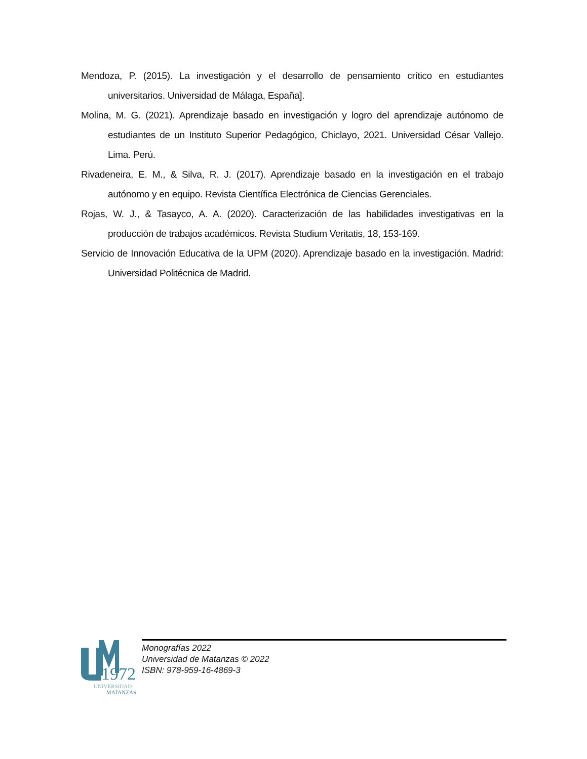Mendoza, P. (2015). La investigación y el desarrollo de pensamiento crítico en estudiantes universitarios. Universidad de Málaga, España].
Molina, M. G. (2021). Aprendizaje basado en investigación y logro del aprendizaje autónomo de estudiantes de un Instituto Superior Pedagógico, Chiclayo, 2021. Universidad César Vallejo. Lima. Perú.
Rivadeneira, E. M., & Silva, R. J. (2017). Aprendizaje basado en la investigación en el trabajo autónomo y en equipo. Revista Científica Electrónica de Ciencias Gerenciales.
Rojas, W. J., & Tasayco, A. A. (2020). Caracterización de las habilidades investigativas en la producción de trabajos académicos. Revista Studium Veritatis, 18, 153-169.
Servicio de Innovación Educativa de la UPM (2020). Aprendizaje basado en la investigación. Madrid: Universidad Politécnica de Madrid.
1972
UNIVERSIDAD
MATANZAS
Monografías 2022
Universidad de Matanzas © 2022
ISBN: 978-959-16-4869-3